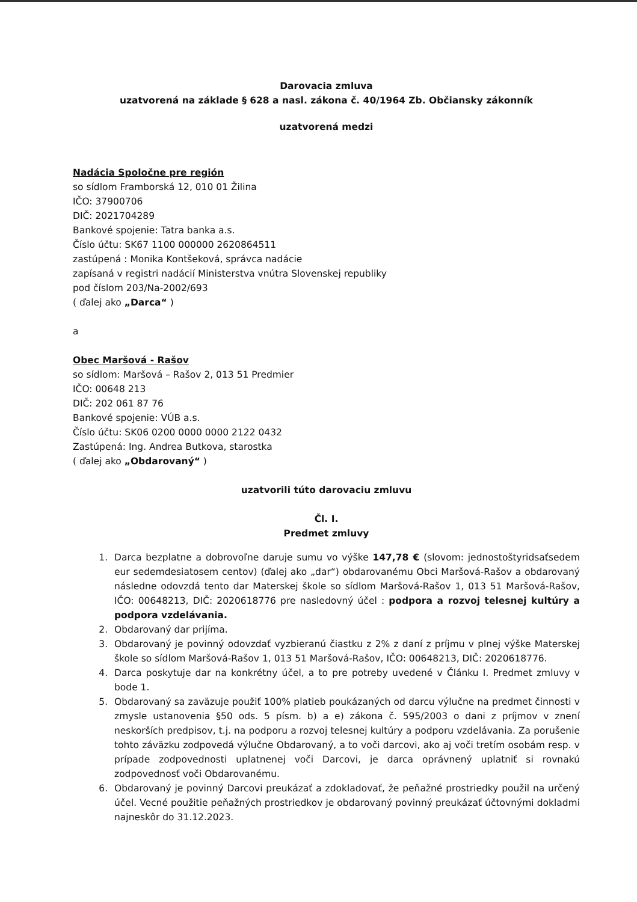Darovacia zmluva
uzatvorená na základe § 628 a nasl. zákona č. 40/1964 Zb. Občiansky zákonník
uzatvorená medzi
Nadácia Spoločne pre región
so sídlom Framborská 12, 010 01 Žilina
IČO: 37900706
DIČ: 2021704289
Bankové spojenie: Tatra banka a.s.
Číslo účtu: SK67 1100 000000 2620864511
zastúpená : Monika Kontšeková, správca nadácie
zapísaná v registri nadácií Ministerstva vnútra Slovenskej republiky
pod číslom 203/Na-2002/693
( ďalej ako „Darca“ )
a
Obec Maršová - Rašov
so sídlom: Maršová – Rašov 2, 013 51 Predmier
IČO: 00648 213
DIČ: 202 061 87 76
Bankové spojenie: VÚB a.s.
Číslo účtu: SK06 0200 0000 0000 2122 0432
Zastúpená: Ing. Andrea Butkova, starostka
( ďalej ako „Obdarovaný“ )
uzatvorili túto darovaciu zmluvu
Čl. I.
Predmet zmluvy
1. Darca bezplatne a dobrovoľne daruje sumu vo výške 147,78 € (slovom: jednostoštyridsaťsedem eur sedemdesiatosem centov) (ďalej ako „dar“) obdarovanému Obci Maršová-Rašov a obdarovaný následne odovzdá tento dar Materskej škole so sídlom Maršová-Rašov 1, 013 51 Maršová-Rašov, IČO: 00648213, DIČ: 2020618776 pre nasledovný účel : podpora a rozvoj telesnej kultúry a podpora vzdelávania.
2. Obdarovaný dar prijíma.
3. Obdarovaný je povinný odovzdať vyzbieranú čiastku z 2% z daní z príjmu v plnej výške Materskej škole so sídlom Maršová-Rašov 1, 013 51 Maršová-Rašov, IČO: 00648213, DIČ: 2020618776.
4. Darca poskytuje dar na konkrétny účel, a to pre potreby uvedené v Článku I. Predmet zmluvy v bode 1.
5. Obdarovaný sa zaväzuje použiť 100% platieb poukázaných od darcu výlučne na predmet činnosti v zmysle ustanovenia §50 ods. 5 písm. b) a e) zákona č. 595/2003 o dani z príjmov v znení neskorších predpisov, t.j. na podporu a rozvoj telesnej kultúry a podporu vzdelávania. Za porušenie tohto záväzku zodpovedá výlučne Obdarovaný, a to voči darcovi, ako aj voči tretím osobám resp. v prípade zodpovednosti uplatnenej voči Darcovi, je darca oprávnený uplatniť si rovnakú zodpovednosť voči Obdarovanému.
6. Obdarovaný je povinný Darcovi preukázať a zdokladovať, že peňažné prostriedky použil na určený účel. Vecné použitie peňažných prostriedkov je obdarovaný povinný preukázať účtovnými dokladmi najneskôr do 31.12.2023.